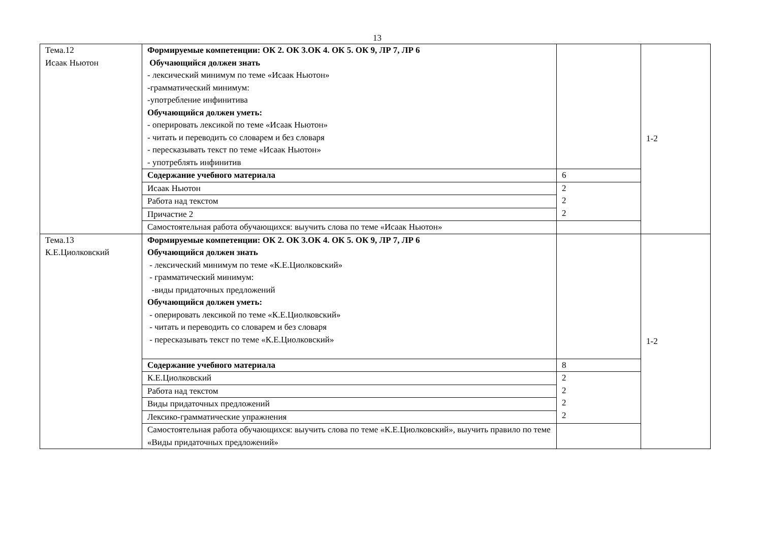13
| Тема.12 Исаак Ньютон | Формируемые компетенции: ОК 2. ОК 3.ОК 4. ОК 5. ОК 9, ЛР 7, ЛР 6 Обучающийся должен знать - лексический минимум по теме «Исаак Ньютон» -грамматический минимум: -употребление инфинитива Обучающийся должен уметь: - оперировать лексикой по теме «Исаак Ньютон» - читать и переводить со словарем и без словаря - пересказывать текст по теме «Исаак Ньютон» - употреблять инфинитив | | 1-2 |
| | Содержание учебного материала | 6 | |
| | Исаак Ньютон | 2 2 2 | |
| | Работа над текстом | | |
| | Причастие 2 | | |
| | Самостоятельная работа обучающихся: выучить слова по теме «Исаак Ньютон» | | |
| Тема.13 К.Е.Циолковский | Формируемые компетенции: ОК 2. ОК 3.ОК 4. ОК 5. ОК 9, ЛР 7, ЛР 6 Обучающийся должен знать - лексический минимум по теме «К.Е.Циолковский» - грамматический минимум: -виды придаточных предложений Обучающийся должен уметь: - оперировать лексикой по теме «К.Е.Циолковский» - читать и переводить со словарем и без словаря - пересказывать текст по теме «К.Е.Циолковский» | | 1-2 |
| | Содержание учебного материала | 8 | |
| | К.Е.Циолковский | 2 2 2 2 | |
| | Работа над текстом | | |
| | Виды придаточных предложений | | |
| | Лексико-грамматические упражнения | | |
| | Самостоятельная работа обучающихся: выучить слова по теме «К.Е.Циолковский», выучить правило по теме «Виды придаточных предложений» | | |